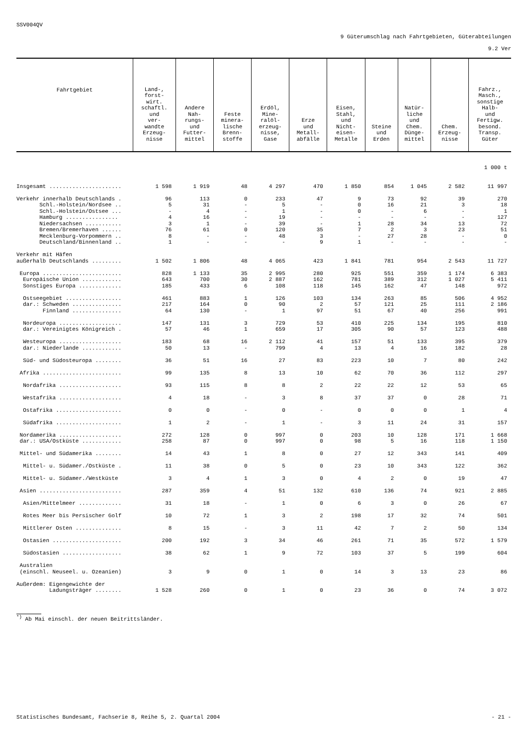SSV004QV
9 Güterumschlag nach Fahrtgebieten, Güterabteilungen
9.2 Ver
| Fahrtgebiet | Land-, forst- wirt. schaftl. und ver- wandte Erzeug- nisse | Andere Nah- rungs- und Futter- mittel | Feste minera- lische Brenn- stoffe | Erdöl, Mine- ralöl- erzeug- nisse, Gase | Erze und Metall- abfälle | Eisen, Stahl, und Nicht- eisen- Metalle | Steine und Erden | Natür- liche und Chem. Dünge- mittel | Chem. Erzeug- nisse | Fahrz., Masch., sonstige Halb- und Fertigw. besond. Transp. Güter |
| --- | --- | --- | --- | --- | --- | --- | --- | --- | --- | --- |
| 1 000 t | | | | | | | | | | |
| Insgesamt ...................... | 1 598 | 1 919 | 48 | 4 297 | 470 | 1 850 | 854 | 1 045 | 2 582 | 11 997 |
| Verkehr innerhalb Deutschlands . | 96 | 113 | 0 | 233 | 47 | 9 | 73 | 92 | 39 | 270 |
| Schl.-Holstein/Nordsee .. | 5 | 31 | - | 5 | - | 0 | 16 | 21 | 3 | 18 |
| Schl.-Holstein/Ostsee ... | - | 4 | - | 1 | - | 0 | - | 6 | - | 1 |
| Hamburg ................ | 4 | 16 | - | 19 | - | - | - | - | - | 127 |
| Niedersachsen ........... | 3 | 1 | - | 39 | - | 1 | 28 | 34 | 13 | 72 |
| Bremen/Bremerhaven ...... | 76 | 61 | 0 | 120 | 35 | 7 | 2 | 3 | 23 | 51 |
| Mecklenburg-Vorpommern .. | 8 | - | - | 48 | 3 | - | 27 | 28 | - | 0 |
| Deutschland/Binnenland .. | 1 | - | - | - | 9 | 1 | - | - | - | - |
| Verkehr mit Häfen | | | | | | | | | | |
| außerhalb Deutschlands ......... | 1 502 | 1 806 | 48 | 4 065 | 423 | 1 841 | 781 | 954 | 2 543 | 11 727 |
| Europa ........................ | 828 | 1 133 | 35 | 2 995 | 280 | 925 | 551 | 359 | 1 174 | 6 383 |
| Europäische Union ............ | 643 | 700 | 30 | 2 887 | 162 | 781 | 389 | 312 | 1 027 | 5 411 |
| Sonstiges Europa ............. | 185 | 433 | 6 | 108 | 118 | 145 | 162 | 47 | 148 | 972 |
| Ostseegebiet ................. | 461 | 883 | 1 | 126 | 103 | 134 | 263 | 85 | 506 | 4 952 |
| dar.: Schweden ............... | 217 | 164 | 0 | 90 | 2 | 57 | 121 | 25 | 111 | 2 186 |
| Finnland ............... | 64 | 130 | - | 1 | 97 | 51 | 67 | 40 | 256 | 991 |
| Nordeuropa ................... | 147 | 131 | 3 | 729 | 53 | 410 | 225 | 134 | 195 | 810 |
| dar.: Vereinigtes Königreich . | 57 | 46 | 1 | 659 | 17 | 305 | 90 | 57 | 123 | 488 |
| Westeuropa ................... | 183 | 68 | 16 | 2 112 | 41 | 157 | 51 | 133 | 395 | 379 |
| dar.: Niederlande ............ | 50 | 13 | - | 799 | 4 | 13 | 4 | 16 | 182 | 28 |
| Süd- und Südosteuropa ........ | 36 | 51 | 16 | 27 | 83 | 223 | 10 | 7 | 80 | 242 |
| Afrika ........................ | 99 | 135 | 8 | 13 | 10 | 62 | 70 | 36 | 112 | 297 |
| Nordafrika ................... | 93 | 115 | 8 | 8 | 2 | 22 | 22 | 12 | 53 | 65 |
| Westafrika ................... | 4 | 18 | - | 3 | 8 | 37 | 37 | 0 | 28 | 71 |
| Ostafrika .................... | 0 | 0 | - | 0 | - | 0 | 0 | 0 | 1 | 4 |
| Südafrika .................... | 1 | 2 | - | 1 | - | 3 | 11 | 24 | 31 | 157 |
| Nordamerika ................... | 272 | 128 | 0 | 997 | 0 | 203 | 10 | 128 | 171 | 1 668 |
| dar.: USA/Ostküste ............ | 258 | 87 | 0 | 997 | 0 | 98 | 5 | 16 | 118 | 1 150 |
| Mittel- und Südamerika ........ | 14 | 43 | 1 | 8 | 0 | 27 | 12 | 343 | 141 | 409 |
| Mittel- u. Südamer./Ostküste . | 11 | 38 | 0 | 5 | 0 | 23 | 10 | 343 | 122 | 362 |
| Mittel- u. Südamer./Westküste | 3 | 4 | 1 | 3 | 0 | 4 | 2 | 0 | 19 | 47 |
| Asien ......................... | 287 | 359 | 4 | 51 | 132 | 610 | 136 | 74 | 921 | 2 885 |
| Asien/Mittelmeer ............. | 31 | 18 | - | 1 | 0 | 6 | 3 | 0 | 26 | 67 |
| Rotes Meer bis Persischer Golf | 10 | 72 | 1 | 3 | 2 | 198 | 17 | 32 | 74 | 501 |
| Mittlerer Osten .............. | 8 | 15 | - | 3 | 11 | 42 | 7 | 2 | 50 | 134 |
| Ostasien ..................... | 200 | 192 | 3 | 34 | 46 | 261 | 71 | 35 | 572 | 1 579 |
| Südostasien .................. | 38 | 62 | 1 | 9 | 72 | 103 | 37 | 5 | 199 | 604 |
| Australien | | | | | | | | | | |
| (einschl. Neuseel. u. Ozeanien) | 3 | 9 | 0 | 1 | 0 | 14 | 3 | 13 | 23 | 86 |
| Außerdem: Eigengewichte der | | | | | | | | | | |
| Ladungsträger ........ | 1 528 | 260 | 0 | 1 | 0 | 23 | 36 | 0 | 74 | 3 072 |
<sup>*)</sup> Ab Mai einschl. der neuen Beitrittsländer.
Statistisches Bundesamt, Fachserie 8, Reihe 5, 2. Quartal 2004 - 21 -